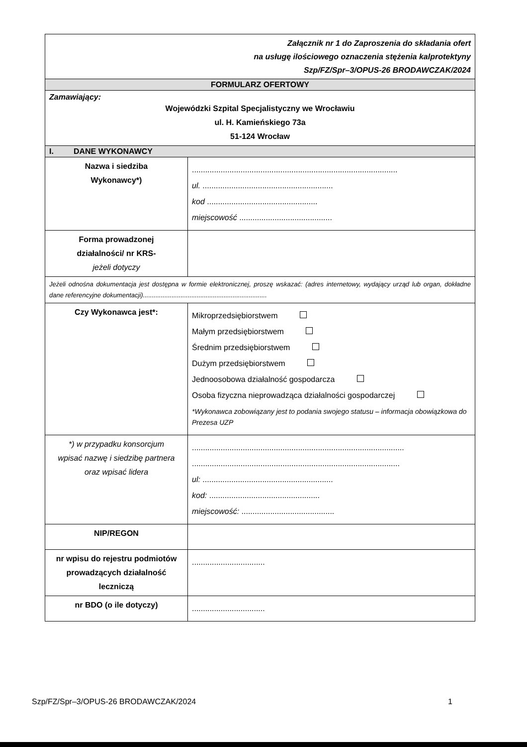| Załącznik nr 1 do Zaproszenia do składania ofert na usługę ilościowego oznaczenia stężenia kalprotektyny Szp/FZ/Spr–3/OPUS-26 BRODAWCZAK/2024 | |
| FORMULARZ OFERTOWY | |
| Zamawiający: Wojewódzki Szpital Specjalistyczny we Wrocławiu ul. H. Kamieńskiego 73a 51-124 Wrocław | |
| I. DANE WYKONAWCY | |
| Nazwa i siedziba Wykonawcy*) | ............................................................................................. ul. ........................................................... kod .................................................. miejscowość .......................................... |
| Forma prowadzonej działalności/ nr KRS- jeżeli dotyczy | |
| Jeżeli odnośna dokumentacja jest dostępna w formie elektronicznej, proszę wskazać: (adres internetowy, wydający urząd lub organ, dokładne dane referencyjne dokumentacji)..................................................................... | |
| Czy Wykonawca jest*: | Mikroprzedsiębiorstwem Małym przedsiębiorstwem Średnim przedsiębiorstwem Dużym przedsiębiorstwem Jednoosobowa działalność gospodarcza Osoba fizyczna nieprowadząca działalności gospodarczej *Wykonawca zobowiązany jest to podania swojego statusu – informacja obowiązkowa do Prezesa UZP |
| *) w przypadku konsorcjum wpisać nazwę i siedzibę partnera oraz wpisać lidera | ................................................................................................ .............................................................................................. ul: ........................................................... kod: .................................................. miejscowość: .......................................... |
| NIP/REGON | |
| nr wpisu do rejestru podmiotów prowadzących działalność leczniczą | ................................. |
| nr BDO (o ile dotyczy) | ................................. |
Szp/FZ/Spr–3/OPUS-26 BRODAWCZAK/2024 1